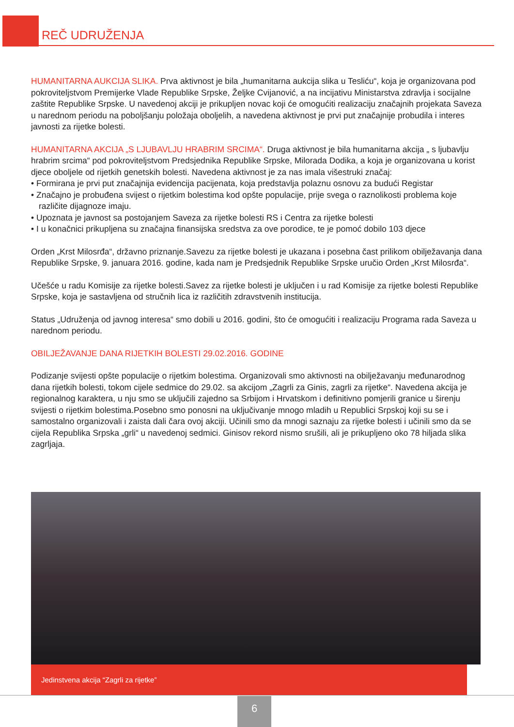REČ UDRUŽENJA
HUMANITARNA AUKCIJA SLIKA. Prva aktivnost je bila „humanitarna aukcija slika u Tesliću“, koja je organizovana pod pokroviteljstvom Premijerke Vlade Republike Srpske, Željke Cvijanović, a na incijativu Ministarstva zdravlja i socijalne zaštite Republike Srpske. U navedenoj akciji je prikupljen novac koji će omogućiti realizaciju značajnih projekata Saveza u narednom periodu na poboljšanju položaja oboljelih, a navedena aktivnost je prvi put značajnije probudila i interes javnosti za rijetke bolesti.
HUMANITARNA AKCIJA „S LJUBAVLJU HRABRIM SRCIMA“. Druga aktivnost je bila humanitarna akcija „ s ljubavlju hrabrim srcima“ pod pokroviteljstvom Predsjednika Republike Srpske, Milorada Dodika, a koja je organizovana u korist djece oboljele od rijetkih genetskih bolesti. Navedena aktivnost je za nas imala višestruki značaj:
• Formirana je prvi put značajnija evidencija pacijenata, koja predstavlja polaznu osnovu za budući Registar
• Značajno je probuđena svijest o rijetkim bolestima kod opšte populacije, prije svega o raznolikosti problema koje različite dijagnoze imaju.
• Upoznata je javnost sa postojanjem Saveza za rijetke bolesti RS i Centra za rijetke bolesti
• I u konačnici prikupljena su značajna finansijska sredstva za ove porodice, te je pomoć dobilo 103 djece
Orden „Krst Milosrđa“, državno priznanje.Savezu za rijetke bolesti je ukazana i posebna čast prilikom obilježavanja dana Republike Srpske, 9. januara 2016. godine, kada nam je Predsjednik Republike Srpske uručio Orden „Krst Milosrđa“.
Učešće u radu Komisije za rijetke bolesti.Savez za rijetke bolesti je uključen i u rad Komisije za rijetke bolesti Republike Srpske, koja je sastavljena od stručnih lica iz različitih zdravstvenih institucija.
Status „Udruženja od javnog interesa“ smo dobili u 2016. godini, što će omogućiti i realizaciju Programa rada Saveza u narednom periodu.
OBILJEŽAVANJE DANA RIJETKIH BOLESTI 29.02.2016. GODINE
Podizanje svijesti opšte populacije o rijetkim bolestima. Organizovali smo aktivnosti na obilježavanju međunarodnog dana rijetkih bolesti, tokom cijele sedmice do 29.02. sa akcijom „Zagrli za Ginis, zagrli za rijetke“. Navedena akcija je regionalnog karaktera, u nju smo se uključili zajedno sa Srbijom i Hrvatskom i definitivno pomjerili granice u širenju svijesti o rijetkim bolestima.Posebno smo ponosni na uključivanje mnogo mladih u Republici Srpskoj koji su se i samostalno organizovali i zaista dali čara ovoj akciji. Učinili smo da mnogi saznaju za rijetke bolesti i učinili smo da se cijela Republika Srpska „grli“ u navedenoj sedmici. Ginisov rekord nismo srušili, ali je prikupljeno oko 78 hiljada slika zagrljaja.
Jedinstvena akcija “Zagrli za rijetke”
6